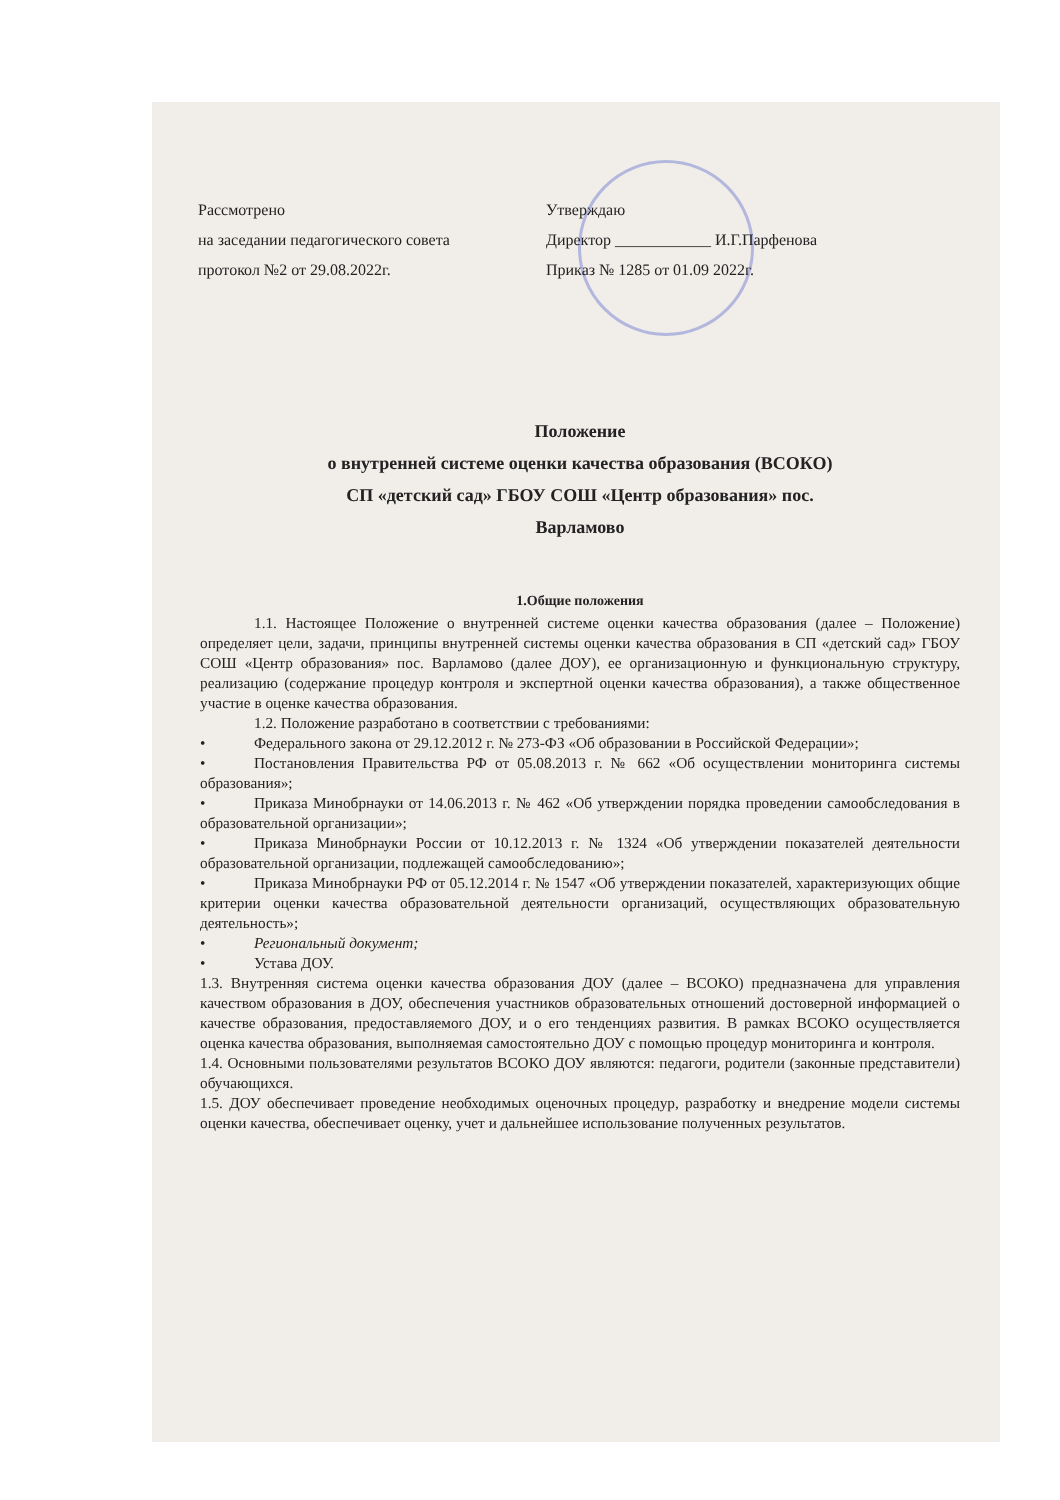Рассмотрено
на заседании педагогического совета
протокол №2 от 29.08.2022г.
Утверждаю
Директор ____________ И.Г.Парфенова
Приказ № 1285 от 01.09 2022г.
Положение
о внутренней системе оценки качества образования (ВСОКО)
СП «детский сад» ГБОУ СОШ «Центр образования» пос.
Варламово
1.Общие положения
1.1. Настоящее Положение о внутренней системе оценки качества образования (далее – Положение) определяет цели, задачи, принципы внутренней системы оценки качества образования в СП «детский сад» ГБОУ СОШ «Центр образования» пос. Варламово (далее ДОУ), ее организационную и функциональную структуру, реализацию (содержание процедур контроля и экспертной оценки качества образования), а также общественное участие в оценке качества образования.
1.2. Положение разработано в соответствии с требованиями:
• Федерального закона от 29.12.2012 г. № 273-ФЗ «Об образовании в Российской Федерации»;
• Постановления Правительства РФ от 05.08.2013 г. № 662 «Об осуществлении мониторинга системы образования»;
• Приказа Минобрнауки от 14.06.2013 г. № 462 «Об утверждении порядка проведении самообследования в образовательной организации»;
• Приказа Минобрнауки России от 10.12.2013 г. № 1324 «Об утверждении показателей деятельности образовательной организации, подлежащей самообследованию»;
• Приказа Минобрнауки РФ от 05.12.2014 г. № 1547 «Об утверждении показателей, характеризующих общие критерии оценки качества образовательной деятельности организаций, осуществляющих образовательную деятельность»;
• Региональный документ;
• Устава ДОУ.
1.3. Внутренняя система оценки качества образования ДОУ (далее – ВСОКО) предназначена для управления качеством образования в ДОУ, обеспечения участников образовательных отношений достоверной информацией о качестве образования, предоставляемого ДОУ, и о его тенденциях развития. В рамках ВСОКО осуществляется оценка качества образования, выполняемая самостоятельно ДОУ с помощью процедур мониторинга и контроля.
1.4. Основными пользователями результатов ВСОКО ДОУ являются: педагоги, родители (законные представители) обучающихся.
1.5. ДОУ обеспечивает проведение необходимых оценочных процедур, разработку и внедрение модели системы оценки качества, обеспечивает оценку, учет и дальнейшее использование полученных результатов.